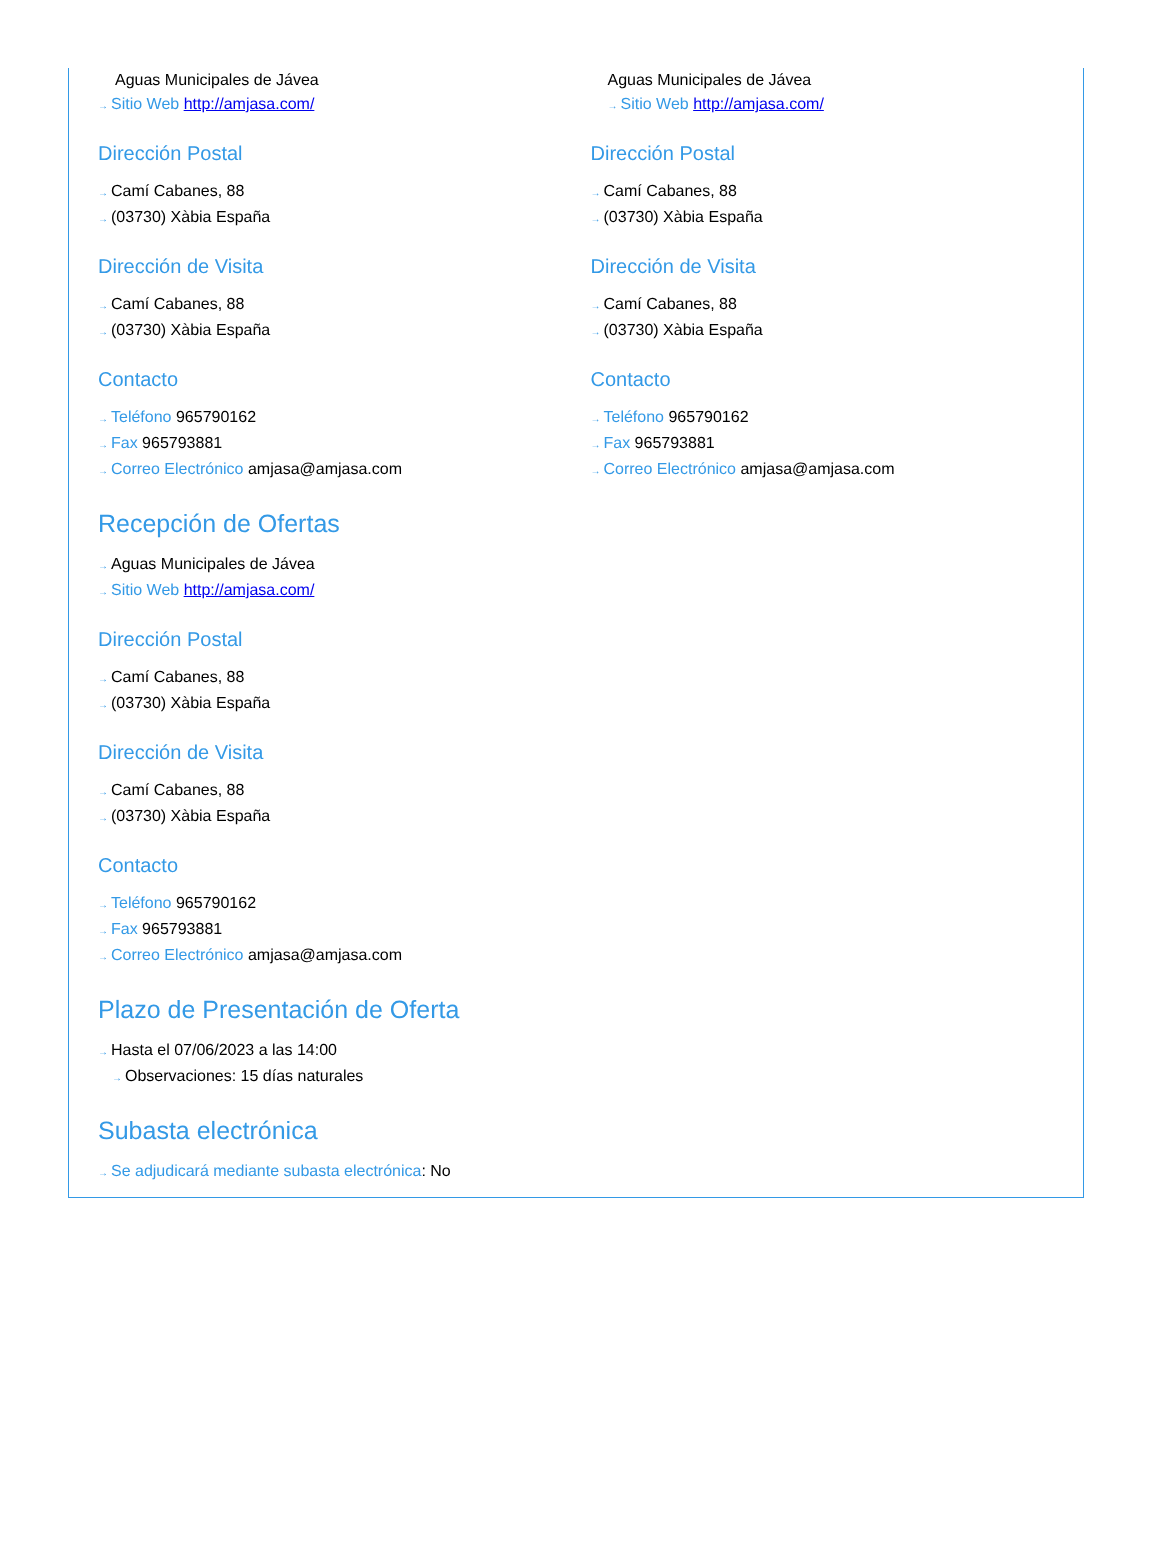Aguas Municipales de Jávea
→ Sitio Web http://amjasa.com/
Dirección Postal
→ Camí Cabanes, 88
→ (03730) Xàbia España
Dirección de Visita
→ Camí Cabanes, 88
→ (03730) Xàbia España
Contacto
→ Teléfono 965790162
→ Fax 965793881
→ Correo Electrónico amjasa@amjasa.com
Aguas Municipales de Jávea
→ Sitio Web http://amjasa.com/
Dirección Postal
→ Camí Cabanes, 88
→ (03730) Xàbia España
Dirección de Visita
→ Camí Cabanes, 88
→ (03730) Xàbia España
Contacto
→ Teléfono 965790162
→ Fax 965793881
→ Correo Electrónico amjasa@amjasa.com
Recepción de Ofertas
→ Aguas Municipales de Jávea
→ Sitio Web http://amjasa.com/
Dirección Postal
→ Camí Cabanes, 88
→ (03730) Xàbia España
Dirección de Visita
→ Camí Cabanes, 88
→ (03730) Xàbia España
Contacto
→ Teléfono 965790162
→ Fax 965793881
→ Correo Electrónico amjasa@amjasa.com
Plazo de Presentación de Oferta
→ Hasta el 07/06/2023 a las 14:00
→ Observaciones: 15 días naturales
Subasta electrónica
→ Se adjudicará mediante subasta electrónica: No